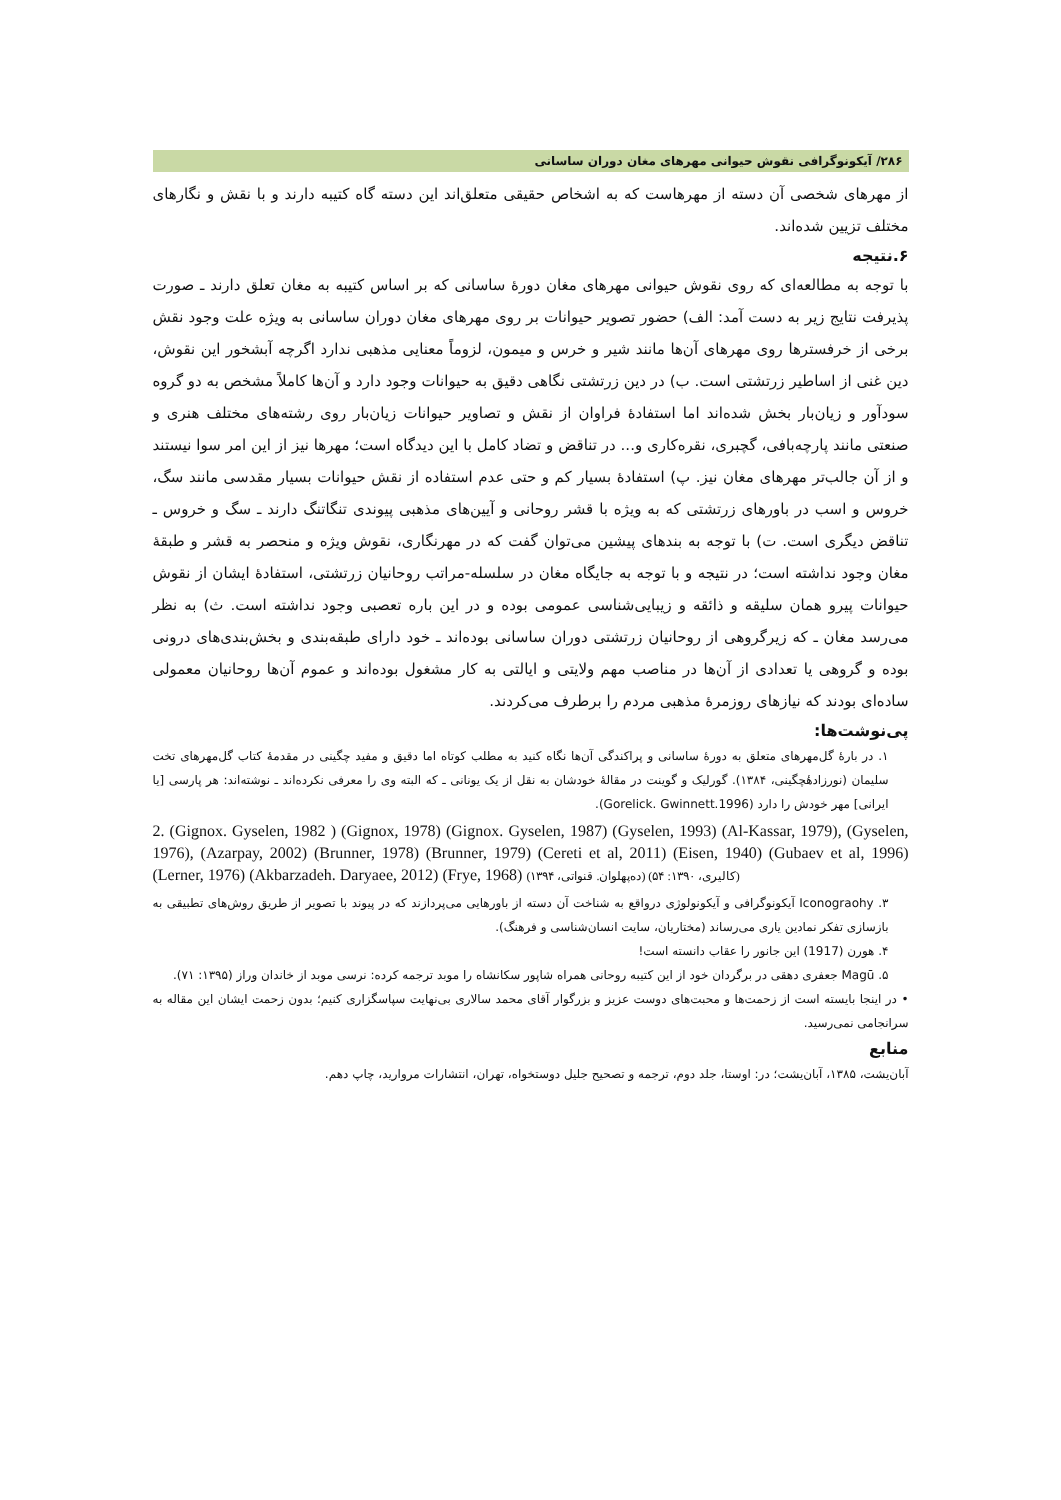۲۸۶/ آیکونوگرافی نقوش حیوانی مهرهای مغان دوران ساسانی
از مهرهای شخصی آن دسته از مهرهاست که به اشخاص حقیقی متعلق‌اند این دسته گاه کتیبه دارند و با نقش و نگارهای مختلف تزیین شده‌اند.
۶.نتیجه
با توجه به مطالعه‌ای که روی نقوش حیوانی مهرهای مغان دورهٔ ساسانی که بر اساس کتیبه به مغان تعلق دارند ـ صورت پذیرفت نتایج زیر به دست آمد: الف) حضور تصویر حیوانات بر روی مهرهای مغان دوران ساسانی به ویژه علت وجود نقش برخی از خرفسترها روی مهرهای آن‌ها مانند شیر و خرس و میمون، لزوماً معنایی مذهبی ندارد اگرچه آبشخور این نقوش، دین غنی از اساطیر زرتشتی است. ب) در دین زرتشتی نگاهی دقیق به حیوانات وجود دارد و آن‌ها کاملاً مشخص به دو گروه سودآور و زیان‌بار بخش شده‌اند اما استفادهٔ فراوان از نقش و تصاویر حیوانات زیان‌بار روی رشته‌های مختلف هنری و صنعتی مانند پارچه‌بافی، گچبری، نقره‌کاری و... در تناقض و تضاد کامل با این دیدگاه است؛ مهرها نیز از این امر سوا نیستند و از آن جالب‌تر مهرهای مغان نیز. پ) استفادهٔ بسیار کم و حتی عدم استفاده از نقش حیوانات بسیار مقدسی مانند سگ، خروس و اسب در باورهای زرتشتی که به ویژه با قشر روحانی و آیین‌های مذهبی پیوندی تنگاتنگ دارند ـ سگ و خروس ـ تناقض دیگری است. ت) با توجه به بندهای پیشین می‌توان گفت که در مهرنگاری، نقوش ویژه و منحصر به قشر و طبقهٔ مغان وجود نداشته است؛ در نتیجه و با توجه به جایگاه مغان در سلسله-مراتب روحانیان زرتشتی، استفادهٔ ایشان از نقوش حیوانات پیرو همان سلیقه و ذائقه و زیبایی‌شناسی عمومی بوده و در این باره تعصبی وجود نداشته است. ث) به نظر می‌رسد مغان ـ که زیرگروهی از روحانیان زرتشتی دوران ساسانی بوده‌اند ـ خود دارای طبقه‌بندی و بخش‌بندی‌های درونی بوده و گروهی یا تعدادی از آن‌ها در مناصب مهم ولایتی و ایالتی به کار مشغول بوده‌اند و عموم آن‌ها روحانیان معمولی ساده‌ای بودند که نیازهای روزمرهٔ مذهبی مردم را برطرف می‌کردند.
پی‌نوشت‌ها:
۱. در بارهٔ گل‌مهرهای متعلق به دورهٔ ساسانی و پراکندگی آن‌ها نگاه کنید به مطلب کوتاه اما دقیق و مفید چگینی در مقدمهٔ کتاب گل‌مهرهای تخت سلیمان (نورزادهٔچگینی، ۱۳۸۴). گورلیک و گوینت در مقالهٔ خودشان به نقل از یک یونانی ـ که البته وی را معرفی نکرده‌اند ـ نوشته‌اند: هر پارسی [یا ایرانی] مهر خودش را دارد (Gorelick. Gwinnett.1996).
2. (Gignox. Gyselen, 1982 ) (Gignox, 1978) (Gignox. Gyselen, 1987) (Gyselen, 1993) (Al-Kassar, 1979), (Gyselen, 1976), (Azarpay, 2002) (Brunner, 1978) (Brunner, 1979) (Cereti et al, 2011) (Eisen, 1940) (Gubaev et al, 1996) (Lerner, 1976) (Akbarzadeh. Daryaee, 2012) (Frye, 1968) (کالیری، ۱۳۹۰: ۵۴) (ده‌پهلوان. قنواتی، ۱۳۹۴)
۳. Iconograohy آیکونوگرافی و آیکونولوژی درواقع به شناخت آن دسته از باورهایی می‌پردازند که در پیوند با تصویر از طریق روش‌های تطبیقی به بازسازی تفکر نمادین یاری می‌رساند (مختاریان، سایت انسان‌شناسی و فرهنگ).
۴. هورن (1917) این جانور را عقاب دانسته است!
۵. Magū جعفری دهقی در برگردان خود از این کتیبه روحانی همراه شاپور سکانشاه را موبد ترجمه کرده: نرسی موبد از خاندان وراز (۱۳۹۵: ۷۱).
• در اینجا بایسته است از زحمت‌ها و محبت‌های دوست عزیز و بزرگوار آقای محمد سالاری بی‌نهایت سپاسگزاری کنیم؛ بدون زحمت ایشان این مقاله به سرانجامی نمی‌رسید.
منابع
آبان‌یشت، ۱۳۸۵، آبان‌یشت؛ در: اوستا، جلد دوم، ترجمه و تصحیح جلیل دوستخواه، تهران، انتشارات مروارید، چاپ دهم.